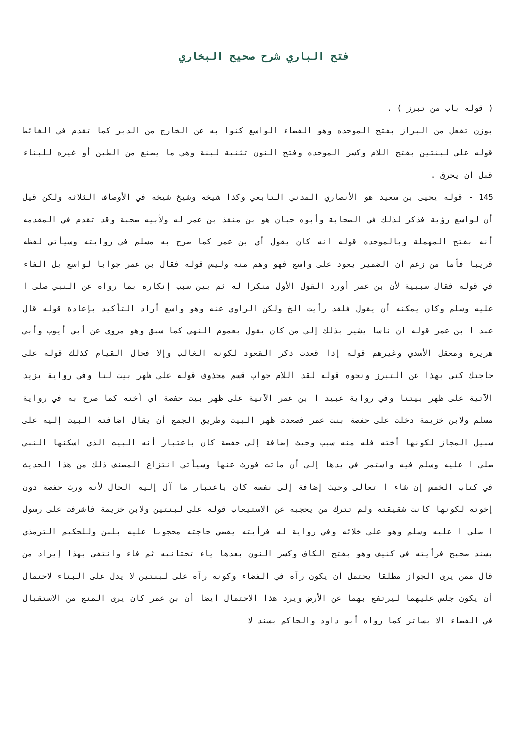فتح الباري شرح صحيح البخاري
( قوله باب من تبرز ) .
بوزن تفعل من البراز بفتح الموحده وهو الفضاء الواسع كنوا به عن الخارج من الدبر كما تقدم في الغائط قوله على لبنتين بفتح اللام وكسر الموحده وفتح النون تثنية لبنة وهي ما يصنع من الطين أو غيره للبناء قبل أن يحرق .
145 - قوله يحيى بن سعيد هو الأنصاري المدني التابعي وكذا شيخه وشيخ شيخه في الأوصاف الثلاثه ولكن قيل أن لواسع رؤية فذكر لذلك في الصحابة وأبوه حبان هو بن منقذ بن عمر له ولأبيه صحبة وقد تقدم في المقدمه أنه بفتح المهملة وبالموحده قوله انه كان يقول أي بن عمر كما صرح به مسلم في روايته وسيأتي لفظه قريبا فأما من زعم أن الضمير يعود على واسع فهو وهم منه وليس قوله فقال بن عمر جوابا لواسع بل الفاء في قوله فقال سببية لأن بن عمر أورد القول الأول منكرا له ثم بين سبب إنكاره بما رواه عن النبي صلى ا عليه وسلم وكان يمكنه أن يقول فلقد رأيت الخ ولكن الراوي عنه وهو واسع أراد التأكيد بإعادة قوله قال عبد ا بن عمر قوله ان ناسا يشير بذلك إلى من كان يقول بعموم النهي كما سبق وهو مروي عن أبي أيوب وأبي هريرة ومعقل الأسدي وغيرهم قوله إذا قعدت ذكر القعود لكونه الغالب وإلا فحال القيام كذلك قوله على حاجتك كنى بهذا عن التبرز ونحوه قوله لقد اللام جواب قسم محذوف قوله على ظهر بيت لنا وفي رواية يزيد الآتية على ظهر بيتنا وفي رواية عبيد ا بن عمر الآتية على ظهر بيت حفصة أي أخته كما صرح به في رواية مسلم ولابن خزيمة دخلت على حفصة بنت عمر فصعدت ظهر البيت وطريق الجمع أن يقال اضافته البيت إليه على سبيل المجاز لكونها أخته فله منه سبب وحيث إضافة إلى حفصة كان باعتبار أنه البيت الذي اسكنها النبي صلى ا عليه وسلم فيه واستمر في يدها إلى أن ماتت فورث عنها وسيأتي انتزاع المصنف ذلك من هذا الحديث في كتاب الخمس إن شاء ا تعالى وحيث إضافة إلى نفسه كان باعتبار ما آل إليه الحال لأنه ورث حفصة دون إخوته لكونها كانت شقيقته ولم تترك من يحجبه عن الاستيعاب قوله على لبنتين ولابن خزيمة فاشرفت على رسول ا صلى ا عليه وسلم وهو على خلائه وفي رواية له فرأيته يقضي حاجته محجوبا عليه بلبن وللحكيم الترمذي بسند صحيح فرأيته في كنيف وهو بفتح الكاف وكسر النون بعدها ياء تحتانيه ثم فاء وانتفى بهذا إيراد من قال ممن يرى الجواز مطلقا يحتمل أن يكون رآه في الفضاء وكونه رآه على لبنتين لا يدل على البناء لاحتمال أن يكون جلس عليهما ليرتفع بهما عن الأرض ويرد هذا الاحتمال أيضا أن بن عمر كان يرى المنع من الاستقبال في الفضاء الا بساتر كما رواه أبو داود والحاكم بسند لا